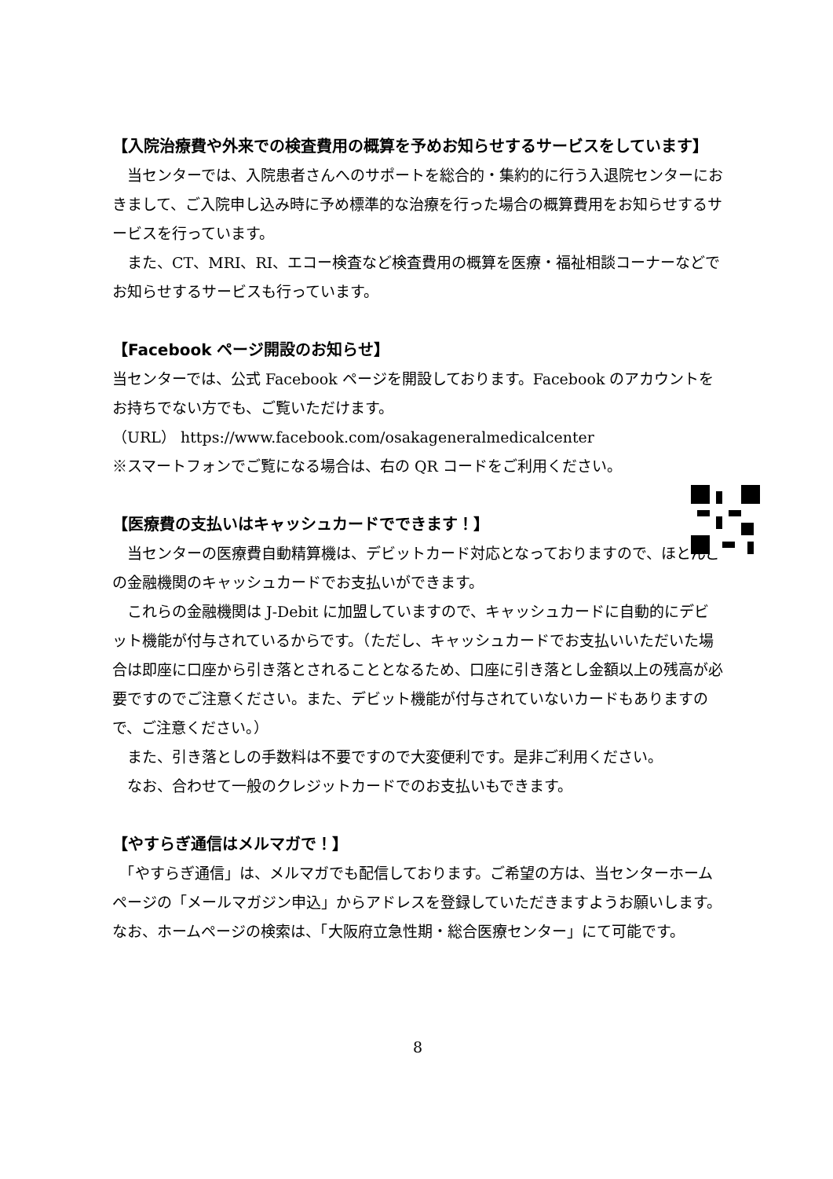【入院治療費や外来での検査費用の概算を予めお知らせするサービスをしています】
　当センターでは、入院患者さんへのサポートを総合的・集約的に行う入退院センターにおきまして、ご入院申し込み時に予め標準的な治療を行った場合の概算費用をお知らせするサービスを行っています。
　また、CT、MRI、RI、エコー検査など検査費用の概算を医療・福祉相談コーナーなどでお知らせするサービスも行っています。
【Facebook ページ開設のお知らせ】
当センターでは、公式 Facebook ページを開設しております。Facebook のアカウントをお持ちでない方でも、ご覧いただけます。
（URL） https://www.facebook.com/osakageneralmedicalcenter
※スマートフォンでご覧になる場合は、右の QR コードをご利用ください。
【医療費の支払いはキャッシュカードでできます！】
　当センターの医療費自動精算機は、デビットカード対応となっておりますので、ほとんどの金融機関のキャッシュカードでお支払いができます。
　これらの金融機関は J-Debit に加盟していますので、キャッシュカードに自動的にデビット機能が付与されているからです。（ただし、キャッシュカードでお支払いいただいた場合は即座に口座から引き落とされることとなるため、口座に引き落とし金額以上の残高が必要ですのでご注意ください。また、デビット機能が付与されていないカードもありますので、ご注意ください。）
　また、引き落としの手数料は不要ですので大変便利です。是非ご利用ください。
　なお、合わせて一般のクレジットカードでのお支払いもできます。
【やすらぎ通信はメルマガで！】
　「やすらぎ通信」は、メルマガでも配信しております。ご希望の方は、当センターホームページの「メールマガジン申込」からアドレスを登録していただきますようお願いします。なお、ホームページの検索は、「大阪府立急性期・総合医療センター」にて可能です。
8